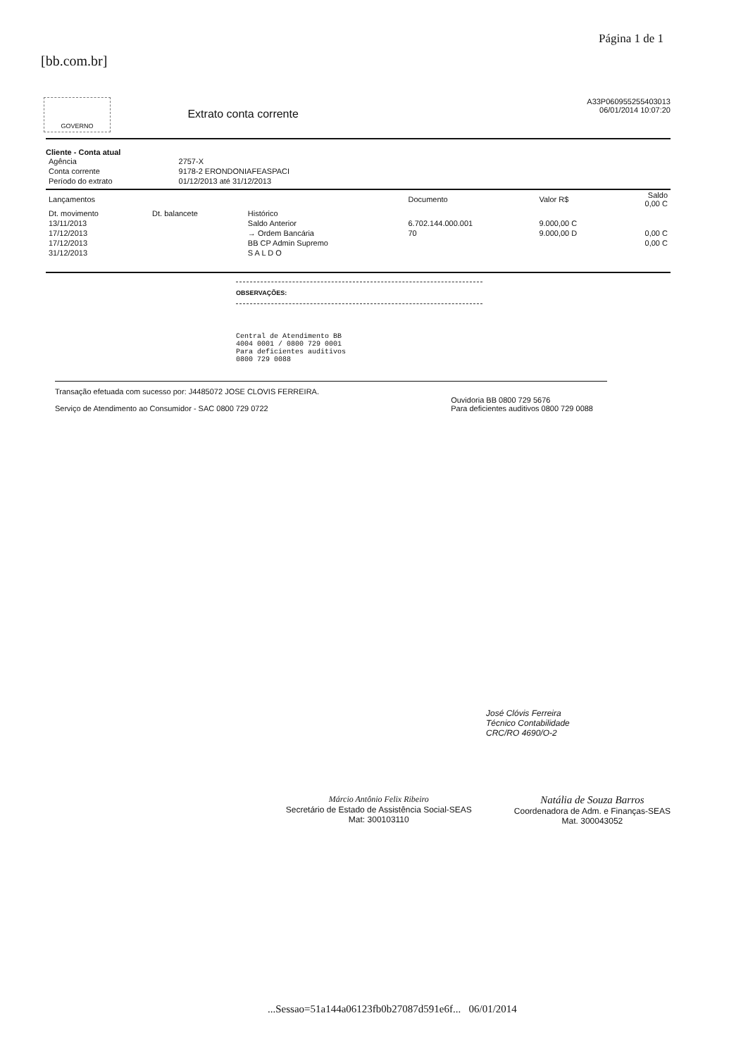[bb.com.br]
Página 1 de 1
GOVERNO
Extrato conta corrente
A33P060955255403013
06/01/2014 10:07:20
Cliente - Conta atual
| Agência | 2757-X |
| Conta corrente | 9178-2 ERONDONIAFEASPACI |
| Período do extrato | 01/12/2013 até 31/12/2013 |
| Lançamentos | | | Documento | Valor R$ | Saldo 0,00 C |
| --- | --- | --- | --- | --- | --- |
| Dt. movimento | Dt. balancete | Histórico | | | |
| 13/11/2013 | | Saldo Anterior | 6.702.144.000.001 | 9.000,00 C | |
| 17/12/2013 | | → Ordem Bancária | 70 | 9.000,00 D | 0,00 C |
| 17/12/2013 | | BB CP Admin Supremo | | | 0,00 C |
| 31/12/2013 | | S A L D O | | | |
OBSERVAÇÕES:
Central de Atendimento BB
4004 0001 / 0800 729 0001
Para deficientes auditivos
0800 729 0088
Transação efetuada com sucesso por: J4485072 JOSE CLOVIS FERREIRA.
Serviço de Atendimento ao Consumidor - SAC 0800 729 0722
Ouvidoria BB 0800 729 5676
Para deficientes auditivos 0800 729 0088
José Clóvis Ferreira
Técnico Contabilidade
CRC/RO 4690/O-2
Márcio Antônio Felix Ribeiro
Secretário de Estado de Assistência Social-SEAS
Mat: 300103110
Natália de Souza Barros
Coordenadora de Adm. e Finanças-SEAS
Mat. 300043052
...Sessao=51a144a06123fb0b27087d591e6f... 06/01/2014